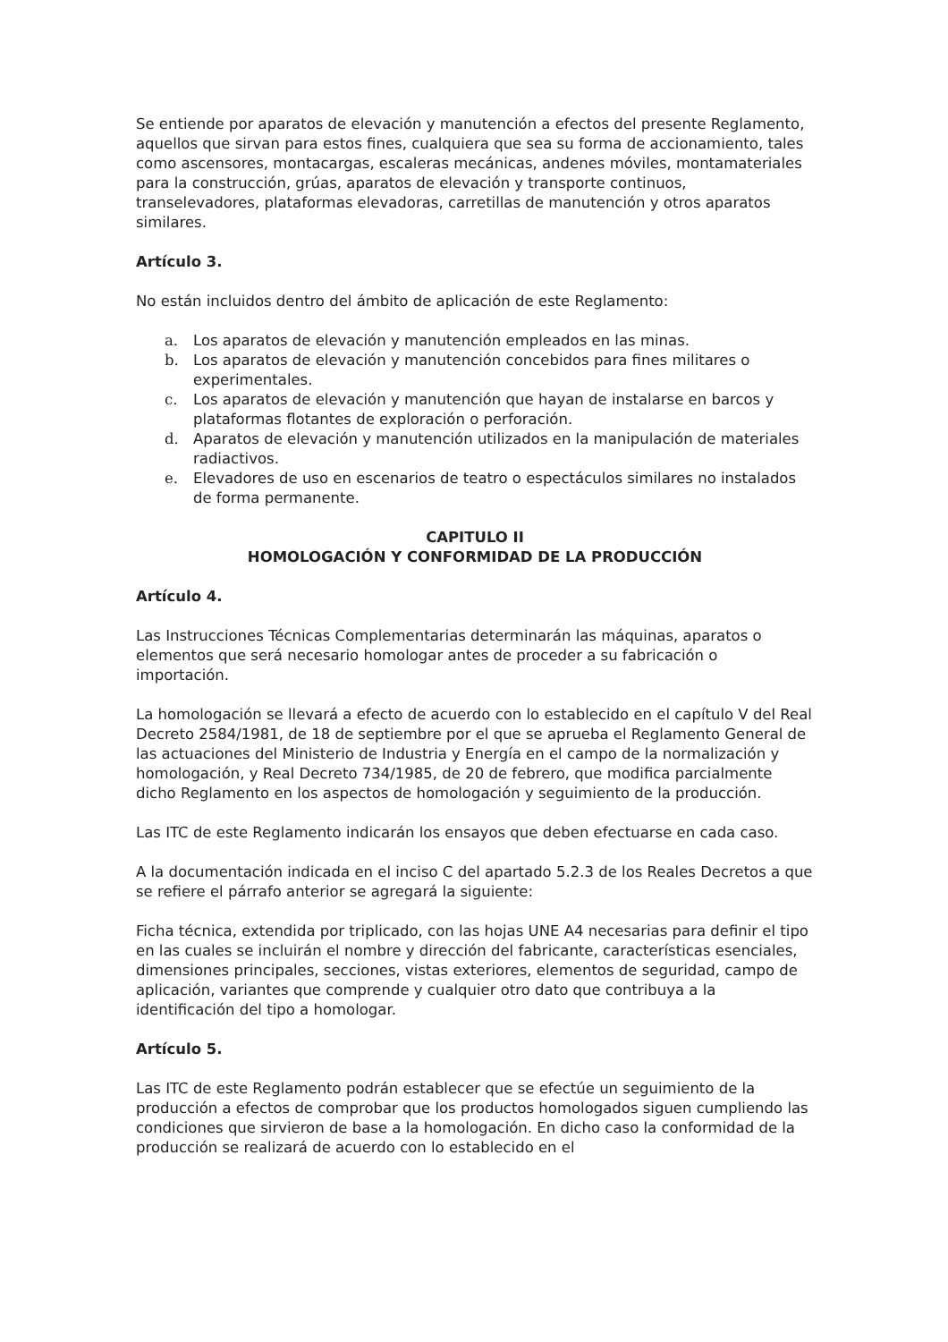Se entiende por aparatos de elevación y manutención a efectos del presente Reglamento, aquellos que sirvan para estos fines, cualquiera que sea su forma de accionamiento, tales como ascensores, montacargas, escaleras mecánicas, andenes móviles, montamateriales para la construcción, grúas, aparatos de elevación y transporte continuos, transelevadores, plataformas elevadoras, carretillas de manutención y otros aparatos similares.
Artículo 3.
No están incluidos dentro del ámbito de aplicación de este Reglamento:
a. Los aparatos de elevación y manutención empleados en las minas.
b. Los aparatos de elevación y manutención concebidos para fines militares o experimentales.
c. Los aparatos de elevación y manutención que hayan de instalarse en barcos y plataformas flotantes de exploración o perforación.
d. Aparatos de elevación y manutención utilizados en la manipulación de materiales radiactivos.
e. Elevadores de uso en escenarios de teatro o espectáculos similares no instalados de forma permanente.
CAPITULO II
HOMOLOGACIÓN Y CONFORMIDAD DE LA PRODUCCIÓN
Artículo 4.
Las Instrucciones Técnicas Complementarias determinarán las máquinas, aparatos o elementos que será necesario homologar antes de proceder a su fabricación o importación.
La homologación se llevará a efecto de acuerdo con lo establecido en el capítulo V del Real Decreto 2584/1981, de 18 de septiembre por el que se aprueba el Reglamento General de las actuaciones del Ministerio de Industria y Energía en el campo de la normalización y homologación, y Real Decreto 734/1985, de 20 de febrero, que modifica parcialmente dicho Reglamento en los aspectos de homologación y seguimiento de la producción.
Las ITC de este Reglamento indicarán los ensayos que deben efectuarse en cada caso.
A la documentación indicada en el inciso C del apartado 5.2.3 de los Reales Decretos a que se refiere el párrafo anterior se agregará la siguiente:
Ficha técnica, extendida por triplicado, con las hojas UNE A4 necesarias para definir el tipo en las cuales se incluirán el nombre y dirección del fabricante, características esenciales, dimensiones principales, secciones, vistas exteriores, elementos de seguridad, campo de aplicación, variantes que comprende y cualquier otro dato que contribuya a la identificación del tipo a homologar.
Artículo 5.
Las ITC de este Reglamento podrán establecer que se efectúe un seguimiento de la producción a efectos de comprobar que los productos homologados siguen cumpliendo las condiciones que sirvieron de base a la homologación. En dicho caso la conformidad de la producción se realizará de acuerdo con lo establecido en el